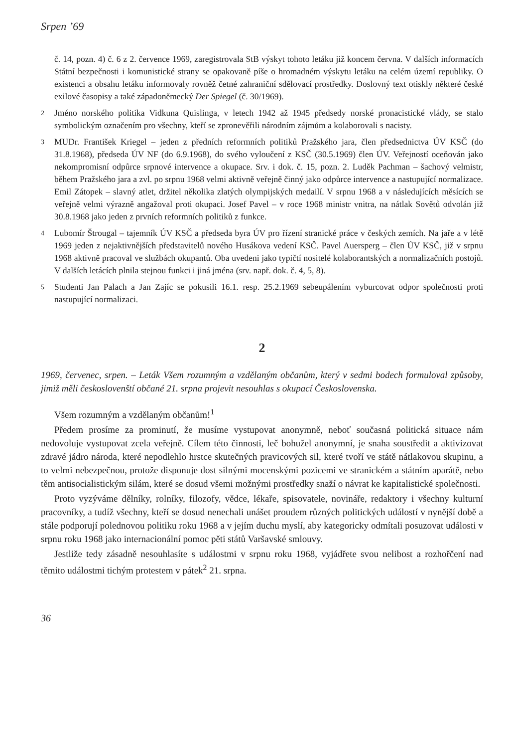Srpen ’69
č. 14, pozn. 4) č. 6 z 2. července 1969, zaregistrovala StB výskyt tohoto letáku již koncem června. V dalších informacích Státní bezpečnosti i komunistické strany se opakovaně píše o hromadném výskytu letáku na celém území republiky. O existenci a obsahu letáku informovaly rovněž četné zahraniční sdělovací prostředky. Doslovný text otiskly některé české exilové časopisy a také západoněmecký Der Spiegel (č. 30/1969).
2 Jméno norského politika Vidkuna Quislinga, v letech 1942 až 1945 předsedy norské pronacistické vlády, se stalo symbolickým označením pro všechny, kteří se zpronevěřili národním zájmům a kolaborovali s nacisty.
3 MUDr. František Kriegel – jeden z předních reformních politiků Pražského jara, člen předsednictva ÚV KSČ (do 31.8.1968), předseda ÚV NF (do 6.9.1968), do svého vyloučení z KSČ (30.5.1969) člen ÚV. Veřejností oceňován jako nekompromisní odpůrce srpnové intervence a okupace. Srv. i dok. č. 15, pozn. 2. Luděk Pachman – šachový velmistr, během Pražského jara a zvl. po srpnu 1968 velmi aktivně veřejně činný jako odpůrce intervence a nastupující normalizace. Emil Zátopek – slavný atlet, držitel několika zlatých olympijských medailí. V srpnu 1968 a v následujících měsících se veřejně velmi výrazně angažoval proti okupaci. Josef Pavel – v roce 1968 ministr vnitra, na nátlak Sovětů odvolán již 30.8.1968 jako jeden z prvních reformních politiků z funkce.
4 Lubomír Štrougal – tajemník ÚV KSČ a předseda byra ÚV pro řízení stranické práce v českých zemích. Na jaře a v létě 1969 jeden z nejaktivnějších představitelů nového Husákova vedení KSČ. Pavel Auersperg – člen ÚV KSČ, již v srpnu 1968 aktivně pracoval ve službách okupantů. Oba uvedeni jako typičtí nositelé kolaborantských a normalizačních postojů. V dalších letácích plnila stejnou funkci i jiná jména (srv. např. dok. č. 4, 5, 8).
5 Studenti Jan Palach a Jan Zajíc se pokusili 16.1. resp. 25.2.1969 sebeupálením vyburcovat odpor společnosti proti nastupující normalizaci.
2
1969, červenec, srpen. – Leták Všem rozumným a vzdělaným občanům, který v sedmi bodech formuloval způsoby, jimiž měli českoslovenští občané 21. srpna projevit nesouhlas s okupací Československa.
Všem rozumným a vzdělaným občanům!<sup>1</sup>
Předem prosíme za prominutí, že musíme vystupovat anonymně, neboť současná politická situace nám nedovoluje vystupovat zcela veřejně. Cílem této činnosti, leč bohužel anonymní, je snaha soustředit a aktivizovat zdravé jádro národa, které nepodlehlo hrstce skutečných pravicových sil, které tvoří ve státě nátlakovou skupinu, a to velmi nebezpečnou, protože disponuje dost silnými mocenskými pozicemi ve stranickém a státním aparátě, nebo těm antisocialistickým silám, které se dosud všemi možnými prostředky snaží o návrat ke kapitalistické společnosti.
Proto vyzýváme dělníky, rolníky, filozofy, vědce, lékaře, spisovatele, novináře, redaktory i všechny kulturní pracovníky, a tudíž všechny, kteří se dosud nenechali unášet proudem různých politických událostí v nynější době a stále podporují polednovou politiku roku 1968 a v jejím duchu myslí, aby kategoricky odmítali posuzovat události v srpnu roku 1968 jako internacionální pomoc pěti států Varšavské smlouvy.
Jestliže tedy zásadně nesouhlasíte s událostmi v srpnu roku 1968, vyjádřete svou nelibost a rozhořčení nad těmito událostmi tichým protestem v pátek<sup>2</sup> 21. srpna.
36